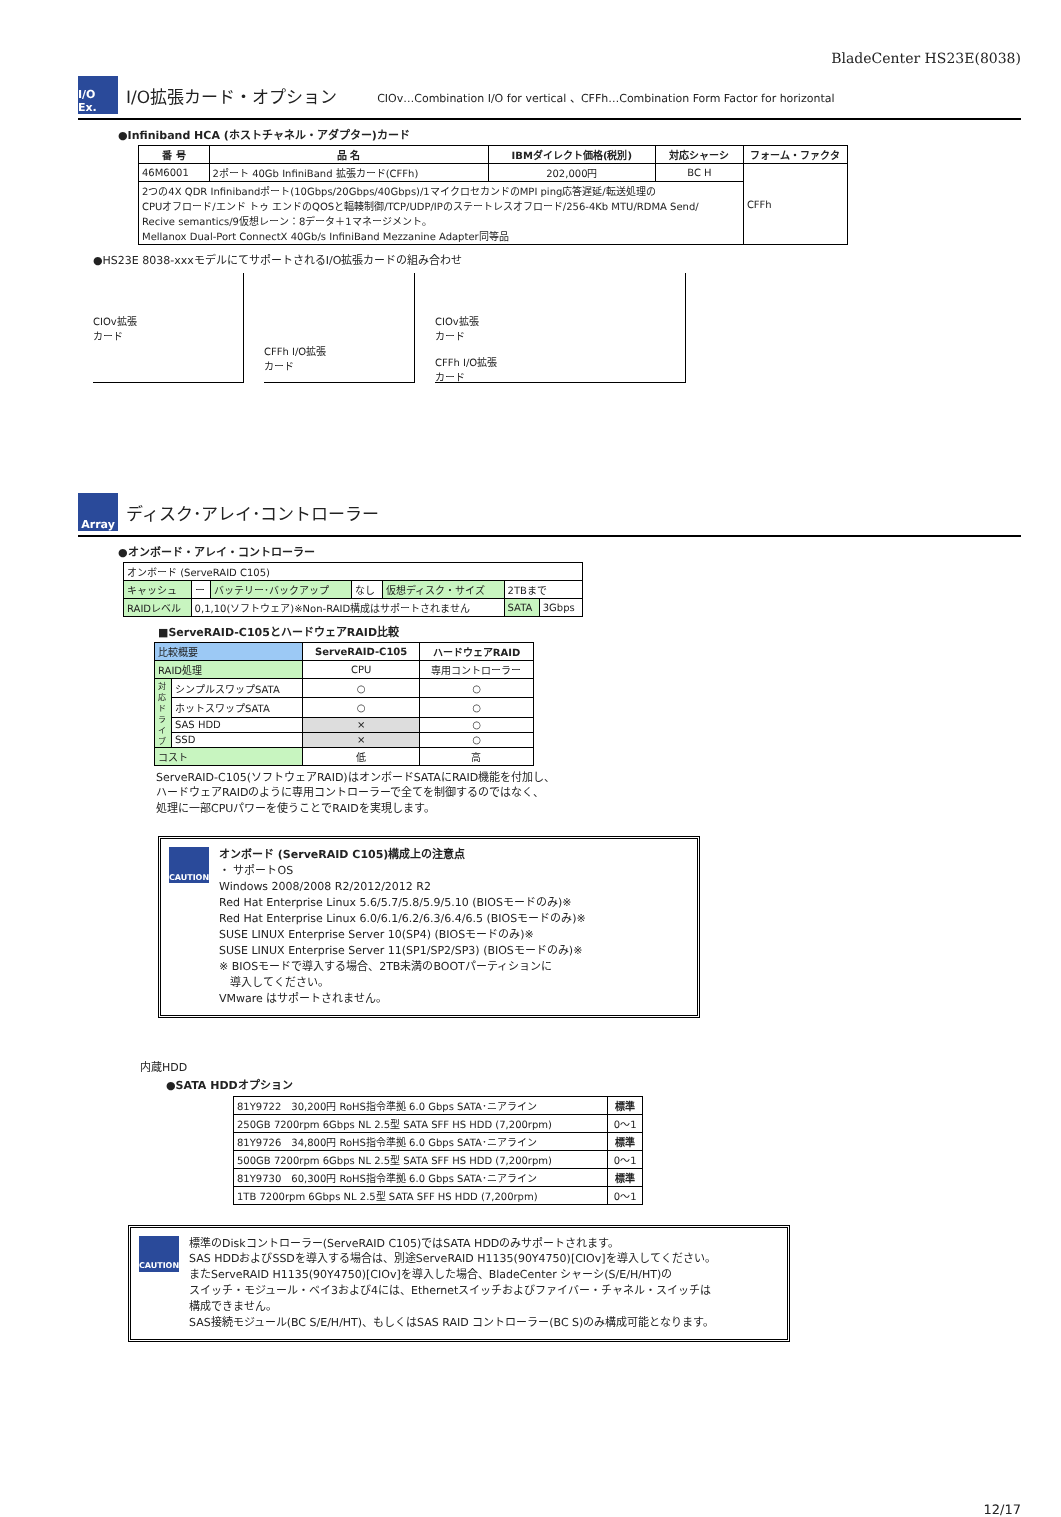BladeCenter HS23E(8038)
I/O Ex.
I/O拡張カード・オプション
CIOv…Combination I/O for vertical 、CFFh…Combination Form Factor for horizontal
●Infiniband HCA (ホストチャネル・アダプター)カード
| 番 号 | 品 名 | IBMダイレクト価格(税別) | 対応シャーシ | フォーム・ファクタ |
| --- | --- | --- | --- | --- |
| 46M6001 | 2ポート 40Gb InfiniBand 拡張カード(CFFh) | 202,000円 | BC H | CFFh |
| 2つの4X QDR Infinibandポート(10Gbps/20Gbps/40Gbps)/1マイクロセカンドのMPI ping応答遅延/転送処理の CPUオフロード/エンド トゥ エンドのQOSと輻輳制御/TCP/UDP/IPのステートレスオフロード/256-4Kb MTU/RDMA Send/ Recive semantics/9仮想レーン：8データ＋1マネージメント。 Mellanox Dual-Port ConnectX 40Gb/s InfiniBand Mezzanine Adapter同等品 | | | | |
●HS23E 8038-xxxモデルにてサポートされるI/O拡張カードの組み合わせ
CIOv拡張
カード
CFFh I/O拡張
カード
CIOv拡張
カード
CFFh I/O拡張
カード
Array
ディスク･アレイ･コントローラー
●オンボード・アレイ・コントローラー
| オンボード (ServeRAID C105) | | | | | | |
| キャッシュ | ー | バッテリー･バックアップ | なし | 仮想ディスク・サイズ | 2TBまで | |
| RAIDレベル | 0,1,10(ソフトウェア)※Non-RAID構成はサポートされません | | | | SATA | 3Gbps |
■ServeRAID-C105とハードウェアRAID比較
| 比較概要 | | ServeRAID-C105 | ハードウェアRAID |
| RAID処理 | | CPU | 専用コントローラー |
| 対応ドライブ | シンプルスワップSATA | ○ | ○ |
| | ホットスワップSATA | ○ | ○ |
| | SAS HDD | × | ○ |
| | SSD | × | ○ |
| コスト | | 低 | 高 |
ServeRAID-C105(ソフトウェアRAID)はオンボードSATAにRAID機能を付加し、
ハードウェアRAIDのように専用コントローラーで全てを制御するのではなく、
処理に一部CPUパワーを使うことでRAIDを実現します。
CAUTION
オンボード (ServeRAID C105)構成上の注意点
・ サポートOS
Windows 2008/2008 R2/2012/2012 R2
Red Hat Enterprise Linux 5.6/5.7/5.8/5.9/5.10 (BIOSモードのみ)※
Red Hat Enterprise Linux 6.0/6.1/6.2/6.3/6.4/6.5 (BIOSモードのみ)※
SUSE LINUX Enterprise Server 10(SP4) (BIOSモードのみ)※
SUSE LINUX Enterprise Server 11(SP1/SP2/SP3) (BIOSモードのみ)※
※ BIOSモードで導入する場合、2TB未満のBOOTパーティションに
　導入してください。
VMware はサポートされません。
内蔵HDD
●SATA HDDオプション
| 81Y9722 30,200円 RoHS指令準拠 6.0 Gbps SATA･ニアライン | 標準 |
| 250GB 7200rpm 6Gbps NL 2.5型 SATA SFF HS HDD (7,200rpm) | 0～1 |
| 81Y9726 34,800円 RoHS指令準拠 6.0 Gbps SATA･ニアライン | 標準 |
| 500GB 7200rpm 6Gbps NL 2.5型 SATA SFF HS HDD (7,200rpm) | 0～1 |
| 81Y9730 60,300円 RoHS指令準拠 6.0 Gbps SATA･ニアライン | 標準 |
| 1TB 7200rpm 6Gbps NL 2.5型 SATA SFF HS HDD (7,200rpm) | 0～1 |
CAUTION
標準のDiskコントローラー(ServeRAID C105)ではSATA HDDのみサポートされます。
SAS HDDおよびSSDを導入する場合は、別途ServeRAID H1135(90Y4750)[CIOv]を導入してください。
またServeRAID H1135(90Y4750)[CIOv]を導入した場合、BladeCenter シャーシ(S/E/H/HT)の
スイッチ・モジュール・ベイ3および4には、Ethernetスイッチおよびファイバー・チャネル・スイッチは
構成できません。
SAS接続モジュール(BC S/E/H/HT)、もしくはSAS RAID コントローラー(BC S)のみ構成可能となります。
12/17